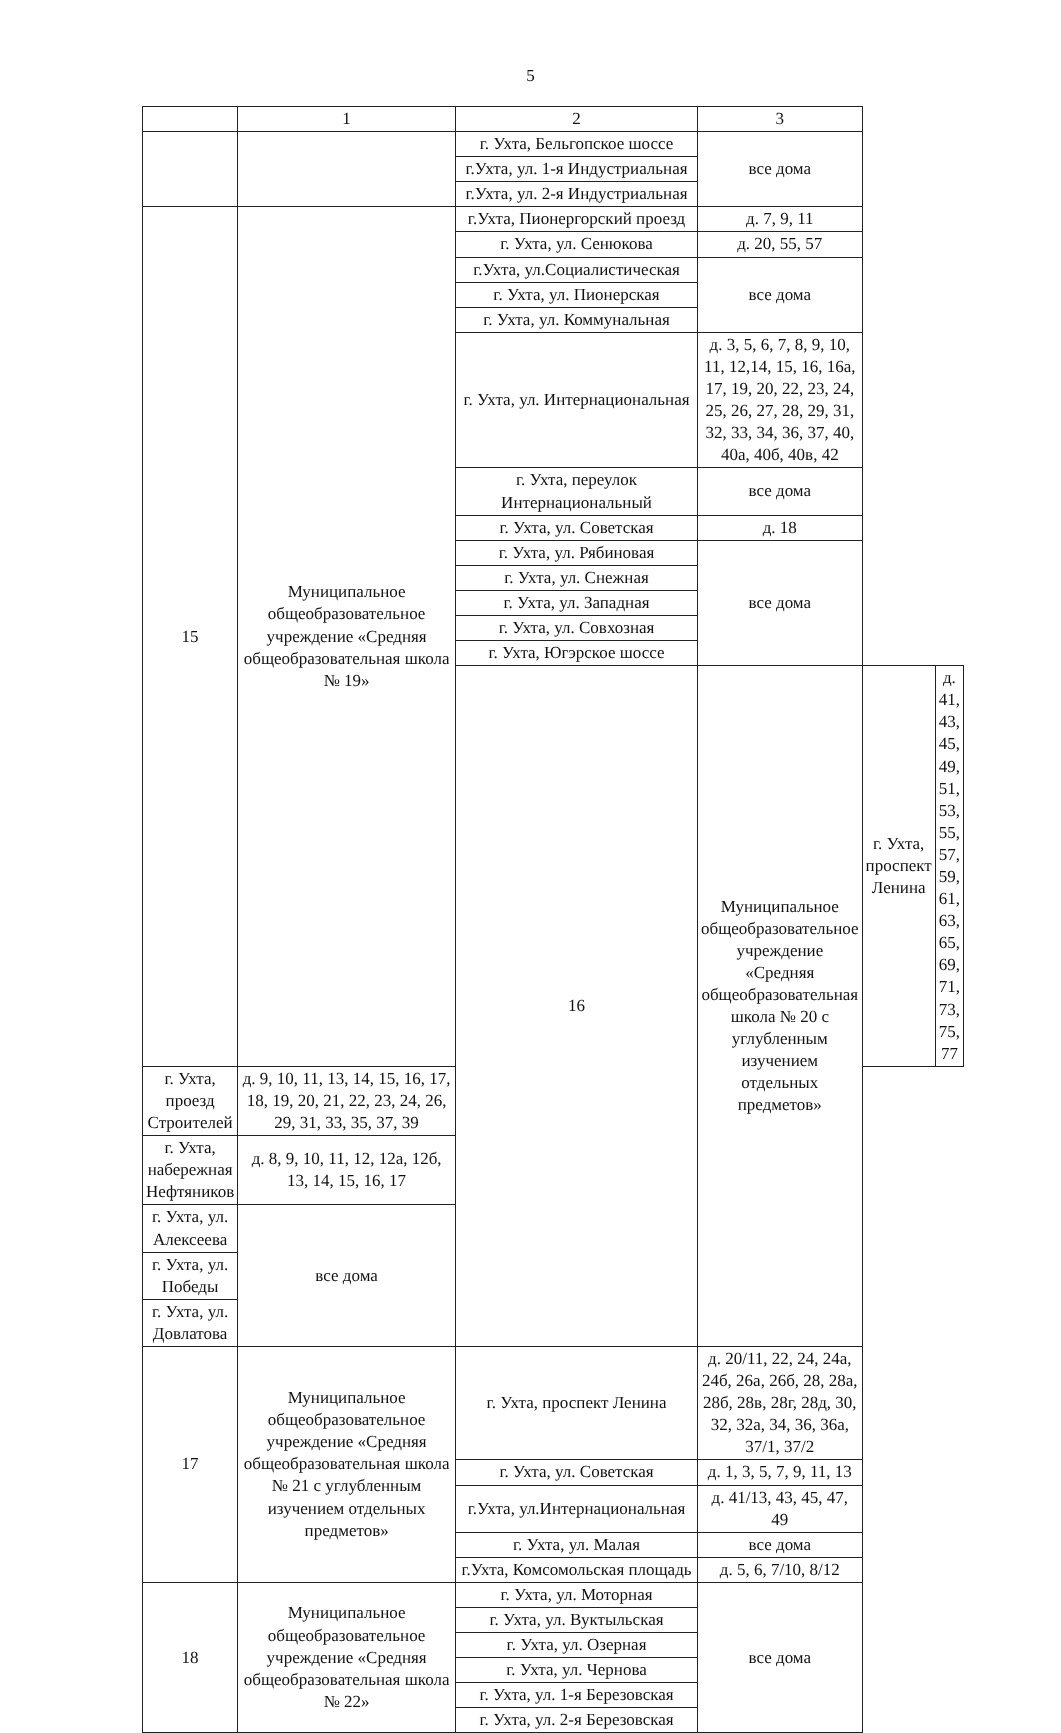5
| | 1 | 2 | 3 | | |
| --- | --- | --- | --- | --- | --- |
| | | г. Ухта, Бельгопское шоссе | все дома | | |
| | | г.Ухта, ул. 1-я Индустриальная | | | |
| | | г.Ухта, ул. 2-я Индустриальная | | | |
| 15 | Муниципальное общеобразовательное учреждение «Средняя общеобразовательная школа № 19» | г.Ухта, Пионергорский проезд | д. 7, 9, 11 | | |
| | | г. Ухта, ул. Сенюкова | д. 20, 55, 57 | | |
| | | г.Ухта, ул.Социалистическая | все дома | | |
| | | г. Ухта, ул. Пионерская | | | |
| | | г. Ухта, ул. Коммунальная | | | |
| | | г. Ухта, ул. Интернациональная | д. 3, 5, 6, 7, 8, 9, 10, 11, 12,14, 15, 16, 16а, 17, 19, 20, 22, 23, 24, 25, 26, 27, 28, 29, 31, 32, 33, 34, 36, 37, 40, 40а, 40б, 40в, 42 | | |
| | | г. Ухта, переулок Интернациональный | все дома | | |
| | | г. Ухта, ул. Советская | д. 18 | | |
| | | г. Ухта, ул. Рябиновая | все дома | | |
| | | г. Ухта, ул. Снежная | | | |
| | | г. Ухта, ул. Западная | | | |
| | | г. Ухта, ул. Совхозная | | | |
| | | г. Ухта, Югэрское шоссе | | | |
| | | 16 | Муниципальное общеобразовательное учреждение «Средняя общеобразовательная школа № 20 с углубленным изучением отдельных предметов» | г. Ухта, проспект Ленина | д. 41, 43, 45, 49, 51, 53, 55, 57, 59, 61, 63, 65, 69, 71, 73, 75, 77 |
| г. Ухта, проезд Строителей | д. 9, 10, 11, 13, 14, 15, 16, 17, 18, 19, 20, 21, 22, 23, 24, 26, 29, 31, 33, 35, 37, 39 | | | | |
| г. Ухта, набережная Нефтяников | д. 8, 9, 10, 11, 12, 12а, 12б, 13, 14, 15, 16, 17 | | | | |
| г. Ухта, ул. Алексеева | все дома | | | | |
| г. Ухта, ул. Победы | | | | | |
| г. Ухта, ул. Довлатова | | | | | |
| 17 | Муниципальное общеобразовательное учреждение «Средняя общеобразовательная школа № 21 с углубленным изучением отдельных предметов» | г. Ухта, проспект Ленина | д. 20/11, 22, 24, 24а, 24б, 26а, 26б, 28, 28а, 28б, 28в, 28г, 28д, 30, 32, 32а, 34, 36, 36а, 37/1, 37/2 | | |
| | | г. Ухта, ул. Советская | д. 1, 3, 5, 7, 9, 11, 13 | | |
| | | г.Ухта, ул.Интернациональная | д. 41/13, 43, 45, 47, 49 | | |
| | | г. Ухта, ул. Малая | все дома | | |
| | | г.Ухта, Комсомольская площадь | д. 5, 6, 7/10, 8/12 | | |
| 18 | Муниципальное общеобразовательное учреждение «Средняя общеобразовательная школа № 22» | г. Ухта, ул. Моторная | все дома | | |
| | | г. Ухта, ул. Вуктыльская | | | |
| | | г. Ухта, ул. Озерная | | | |
| | | г. Ухта, ул. Чернова | | | |
| | | г. Ухта, ул. 1-я Березовская | | | |
| | | г. Ухта, ул. 2-я Березовская | | | |